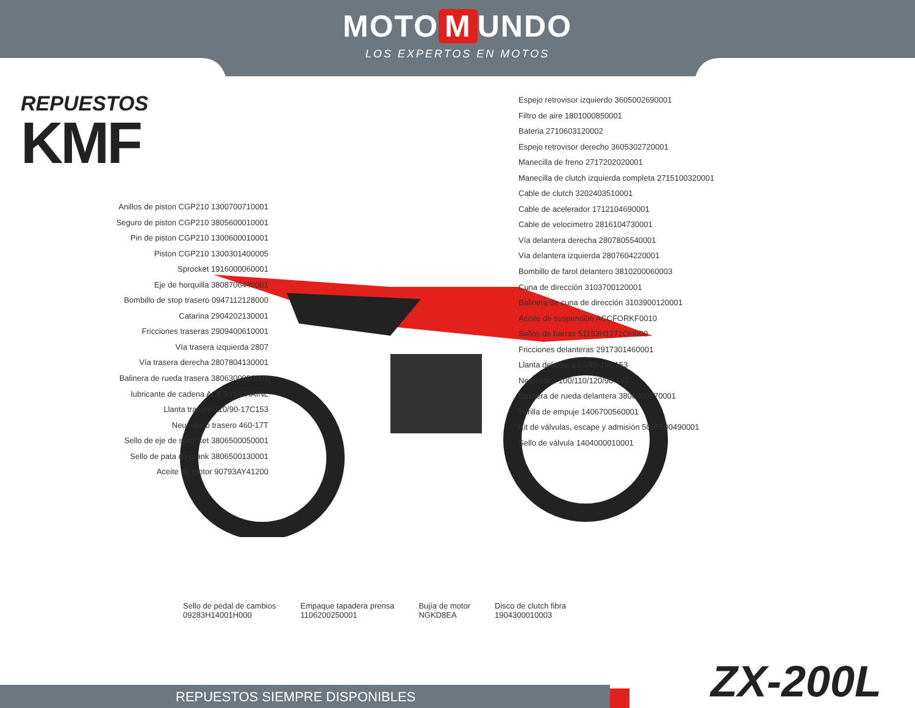MOTO M UNDO
LOS EXPERTOS EN MOTOS
REPUESTOS
KMF
Anillos de piston CGP210 1300700710001
Seguro de piston CGP210 3805600010001
Pin de piston CGP210 1300600010001
Piston CGP210 1300301400005
Sprocket 1916000060001
Eje de horquilla 3808706440001
Bombillo de stop trasero 0947112128000
Catarina 2904202130001
Fricciones traseras 2909400610001
Vía trasera izquierda 2807
Vía trasera derecha 2807804130001
Balinera de rueda trasera 3806300030001
lubricante de cadena ACCSYNCHAINL
Llanta trasera 110/90-17C153
Neumático trasero 460-17T
Sello de eje de sprocket 3806500050001
Sello de pata de crank 3806500130001
Aceite de motor 90793AY41200
Espejo retrovisor izquierdo 3605002690001
Filtro de aire 1801000850001
Bateria 2710603120002
Espejo retrovisor derecho 3605302720001
Manecilla de freno 2717202020001
Manecilla de clutch izquierda completa 2715100320001
Cable de clutch 3202403510001
Cable de acelerador 1712104690001
Cable de velocimetro 2816104730001
Vía delantera derecha 2807805540001
Vía delantera izquierda 2807604220001
Bombillo de farol delantero 3810200060003
Cuna de dirección 3103700120001
Balinera de cuna de dirección 3103900120001
Aceite de suspensión ACCFORKF0010
Sellos de barras 51153H1271OH000
Fricciones delanteras 2917301460001
Llanta delantera 90/90-19C153
Neumático 100/110/120/90-19T
Balinera de rueda delantera 3806300370001
Varilla de empuje 1406700560001
Kit de válvulas, escape y admisión 5005500490001
Sello de válvula 1404000010001
Sello de pedal de cambios
09283H14001H000
Empaque tapadera prensa
1106200250001
Bujía de motor
NGKD8EA
Disco de clutch fibra
1904300010003
ZX-200L REPUESTOS SIEMPRE DISPONIBLES